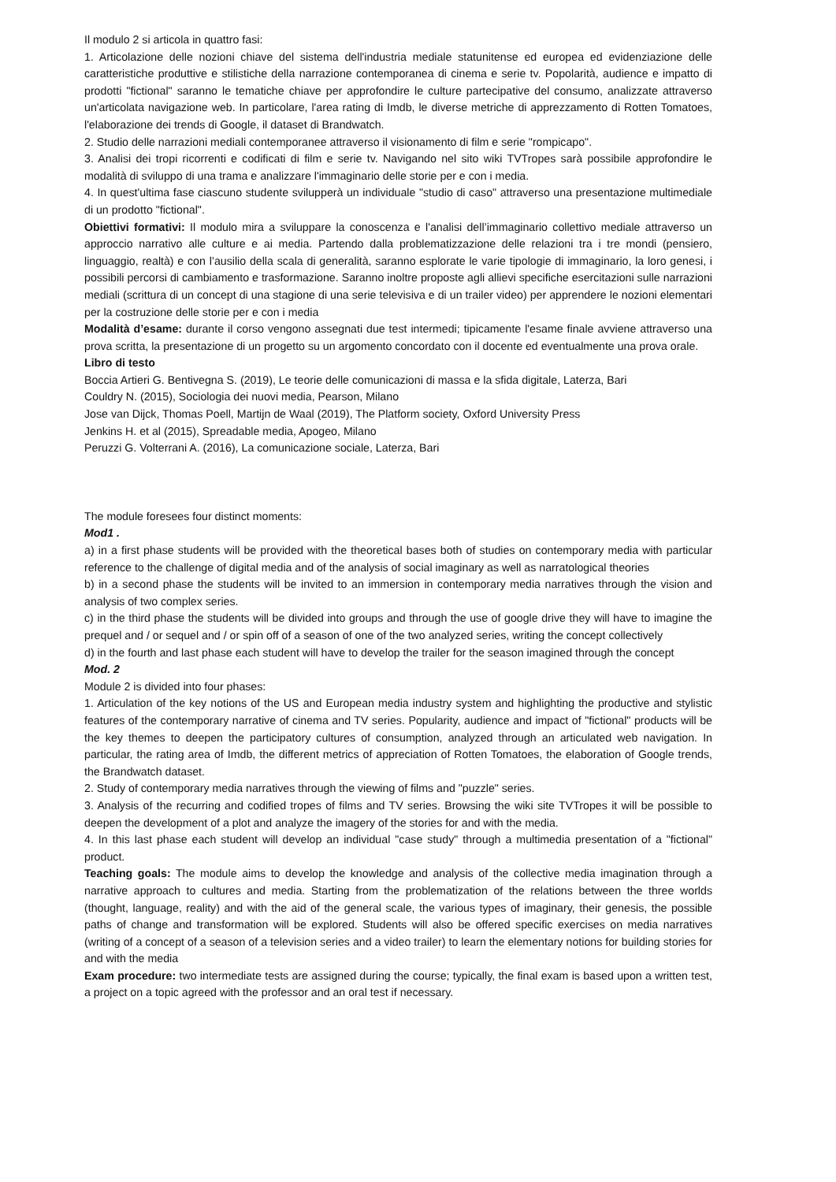Il modulo 2 si articola in quattro fasi:
1. Articolazione delle nozioni chiave del sistema dell'industria mediale statunitense ed europea ed evidenziazione delle caratteristiche produttive e stilistiche della narrazione contemporanea di cinema e serie tv. Popolarità, audience e impatto di prodotti "fictional" saranno le tematiche chiave per approfondire le culture partecipative del consumo, analizzate attraverso un'articolata navigazione web. In particolare, l'area rating di Imdb, le diverse metriche di apprezzamento di Rotten Tomatoes, l'elaborazione dei trends di Google, il dataset di Brandwatch.
2. Studio delle narrazioni mediali contemporanee attraverso il visionamento di film e serie "rompicapo".
3. Analisi dei tropi ricorrenti e codificati di film e serie tv. Navigando nel sito wiki TVTropes sarà possibile approfondire le modalità di sviluppo di una trama e analizzare l'immaginario delle storie per e con i media.
4. In quest'ultima fase ciascuno studente svilupperà un individuale "studio di caso" attraverso una presentazione multimediale di un prodotto "fictional".
Obiettivi formativi: Il modulo mira a sviluppare la conoscenza e l'analisi dell’immaginario collettivo mediale attraverso un approccio narrativo alle culture e ai media. Partendo dalla problematizzazione delle relazioni tra i tre mondi (pensiero, linguaggio, realtà) e con l’ausilio della scala di generalità, saranno esplorate le varie tipologie di immaginario, la loro genesi, i possibili percorsi di cambiamento e trasformazione. Saranno inoltre proposte agli allievi specifiche esercitazioni sulle narrazioni mediali (scrittura di un concept di una stagione di una serie televisiva e di un trailer video) per apprendere le nozioni elementari per la costruzione delle storie per e con i media
Modalità d’esame: durante il corso vengono assegnati due test intermedi; tipicamente l'esame finale avviene attraverso una prova scritta, la presentazione di un progetto su un argomento concordato con il docente ed eventualmente una prova orale.
Libro di testo
Boccia Artieri G. Bentivegna S. (2019), Le teorie delle comunicazioni di massa e la sfida digitale, Laterza, Bari
Couldry N. (2015), Sociologia dei nuovi media, Pearson, Milano
Jose van Dijck, Thomas Poell, Martijn de Waal (2019), The Platform society, Oxford University Press
Jenkins H. et al (2015), Spreadable media, Apogeo, Milano
Peruzzi G. Volterrani A. (2016), La comunicazione sociale, Laterza, Bari
The module foresees four distinct moments:
Mod1 .
a) in a first phase students will be provided with the theoretical bases both of studies on contemporary media with particular reference to the challenge of digital media and of the analysis of social imaginary as well as narratological theories
b) in a second phase the students will be invited to an immersion in contemporary media narratives through the vision and analysis of two complex series.
c) in the third phase the students will be divided into groups and through the use of google drive they will have to imagine the prequel and / or sequel and / or spin off of a season of one of the two analyzed series, writing the concept collectively
d) in the fourth and last phase each student will have to develop the trailer for the season imagined through the concept
Mod. 2
Module 2 is divided into four phases:
1. Articulation of the key notions of the US and European media industry system and highlighting the productive and stylistic features of the contemporary narrative of cinema and TV series. Popularity, audience and impact of "fictional" products will be the key themes to deepen the participatory cultures of consumption, analyzed through an articulated web navigation. In particular, the rating area of Imdb, the different metrics of appreciation of Rotten Tomatoes, the elaboration of Google trends, the Brandwatch dataset.
2. Study of contemporary media narratives through the viewing of films and "puzzle" series.
3. Analysis of the recurring and codified tropes of films and TV series. Browsing the wiki site TVTropes it will be possible to deepen the development of a plot and analyze the imagery of the stories for and with the media.
4. In this last phase each student will develop an individual "case study" through a multimedia presentation of a "fictional" product.
Teaching goals: The module aims to develop the knowledge and analysis of the collective media imagination through a narrative approach to cultures and media. Starting from the problematization of the relations between the three worlds (thought, language, reality) and with the aid of the general scale, the various types of imaginary, their genesis, the possible paths of change and transformation will be explored. Students will also be offered specific exercises on media narratives (writing of a concept of a season of a television series and a video trailer) to learn the elementary notions for building stories for and with the media
Exam procedure: two intermediate tests are assigned during the course; typically, the final exam is based upon a written test, a project on a topic agreed with the professor and an oral test if necessary.